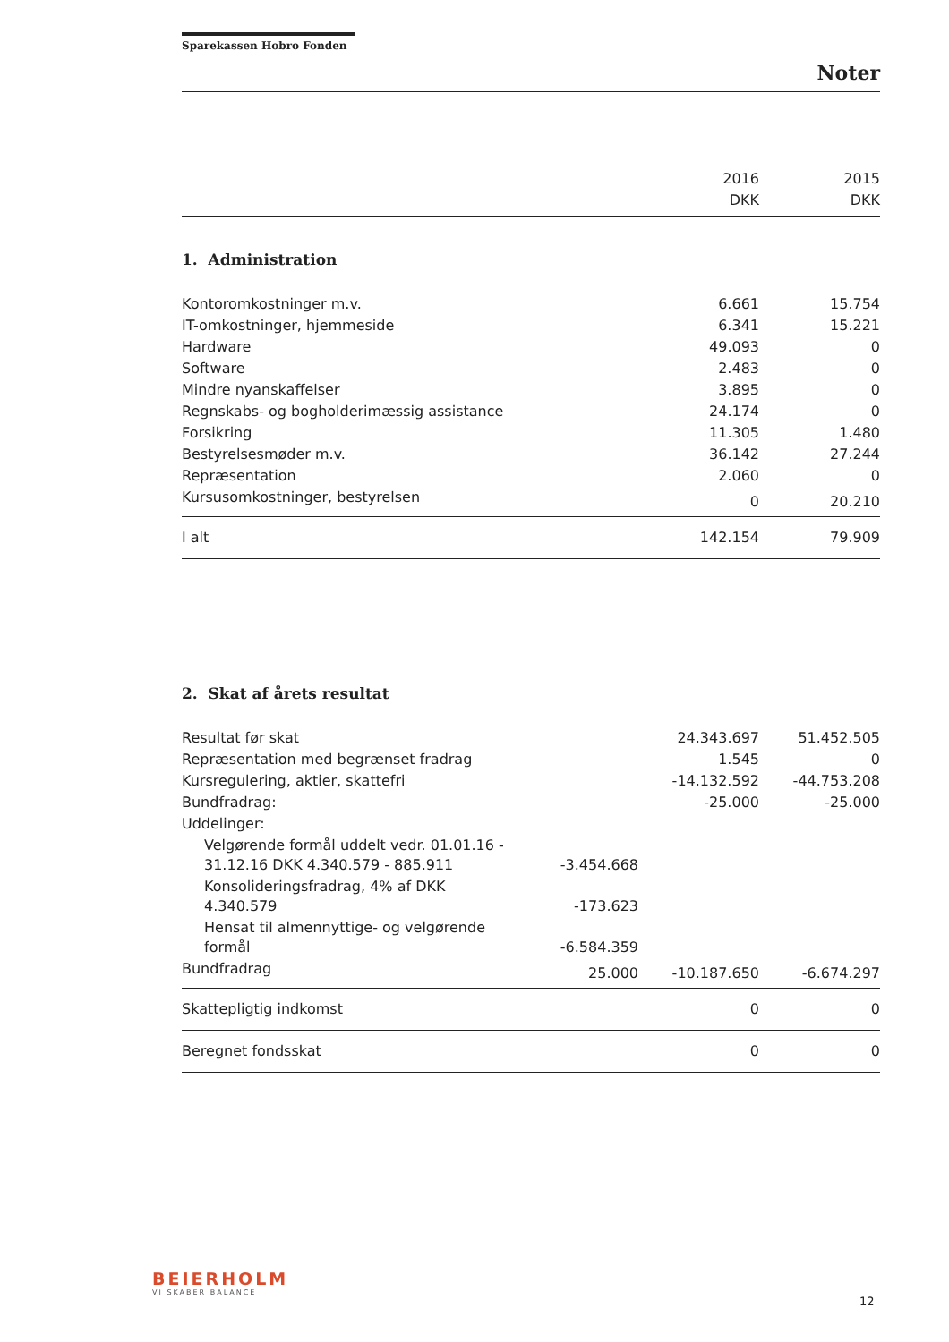Sparekassen Hobro Fonden
Noter
| | | 2016 | 2015 |
| | | DKK | DKK |
1. Administration
| Kontoromkostninger m.v. | 6.661 | 15.754 |
| IT-omkostninger, hjemmeside | 6.341 | 15.221 |
| Hardware | 49.093 | 0 |
| Software | 2.483 | 0 |
| Mindre nyanskaffelser | 3.895 | 0 |
| Regnskabs- og bogholderimæssig assistance | 24.174 | 0 |
| Forsikring | 11.305 | 1.480 |
| Bestyrelsesmøder m.v. | 36.142 | 27.244 |
| Repræsentation | 2.060 | 0 |
| Kursusomkostninger, bestyrelsen | 0 | 20.210 |
| I alt | 142.154 | 79.909 |
2. Skat af årets resultat
| Resultat før skat | | 24.343.697 | 51.452.505 |
| Repræsentation med begrænset fradrag | | 1.545 | 0 |
| Kursregulering, aktier, skattefri | | -14.132.592 | -44.753.208 |
| Bundfradrag: | | -25.000 | -25.000 |
| Uddelinger: | | | |
| Velgørende formål uddelt vedr. 01.01.16 - 31.12.16 DKK 4.340.579 - 885.911 | -3.454.668 | | |
| Konsolideringsfradrag, 4% af DKK 4.340.579 | -173.623 | | |
| Hensat til almennyttige- og velgørende formål | -6.584.359 | | |
| Bundfradrag | 25.000 | -10.187.650 | -6.674.297 |
| Skattepligtig indkomst | | 0 | 0 |
| Beregnet fondsskat | | 0 | 0 |
BEIERHOLM
VI SKABER BALANCE
12